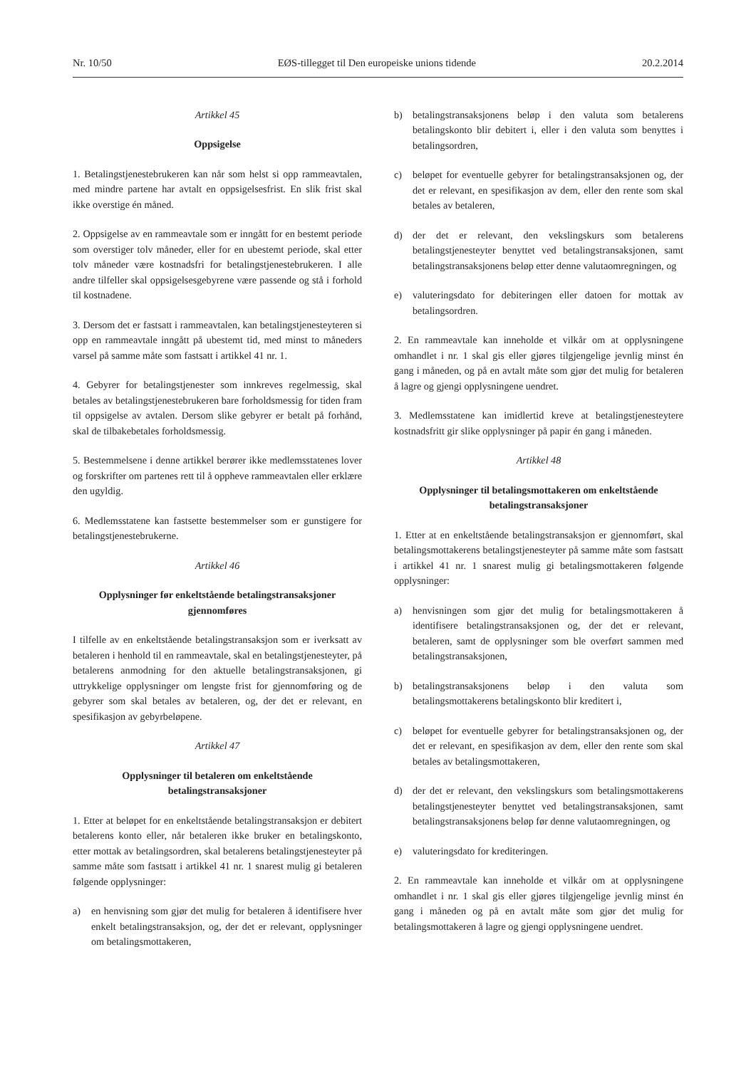Nr. 10/50 EØS-tillegget til Den europeiske unions tidende 20.2.2014
Artikkel 45
Oppsigelse
1. Betalingstjenestebrukeren kan når som helst si opp rammeavtalen, med mindre partene har avtalt en oppsigelsesfrist. En slik frist skal ikke overstige én måned.
2. Oppsigelse av en rammeavtale som er inngått for en bestemt periode som overstiger tolv måneder, eller for en ubestemt periode, skal etter tolv måneder være kostnadsfri for betalingstjenestebrukeren. I alle andre tilfeller skal oppsigelsesgebyrene være passende og stå i forhold til kostnadene.
3. Dersom det er fastsatt i rammeavtalen, kan betalingstjenesteyteren si opp en rammeavtale inngått på ubestemt tid, med minst to måneders varsel på samme måte som fastsatt i artikkel 41 nr. 1.
4. Gebyrer for betalingstjenester som innkreves regelmessig, skal betales av betalingstjenestebrukeren bare forholdsmessig for tiden fram til oppsigelse av avtalen. Dersom slike gebyrer er betalt på forhånd, skal de tilbakebetales forholdsmessig.
5. Bestemmelsene i denne artikkel berører ikke medlemsstatenes lover og forskrifter om partenes rett til å oppheve rammeavtalen eller erklære den ugyldig.
6. Medlemsstatene kan fastsette bestemmelser som er gunstigere for betalingstjenestebrukerne.
Artikkel 46
Opplysninger før enkeltstående betalingstransaksjoner gjennomføres
I tilfelle av en enkeltstående betalingstransaksjon som er iverksatt av betaleren i henhold til en rammeavtale, skal en betalingstjenesteyter, på betalerens anmodning for den aktuelle betalingstransaksjonen, gi uttrykkelige opplysninger om lengste frist for gjennomføring og de gebyrer som skal betales av betaleren, og, der det er relevant, en spesifikasjon av gebyrbeløpene.
Artikkel 47
Opplysninger til betaleren om enkeltstående betalingstransaksjoner
1. Etter at beløpet for en enkeltstående betalingstransaksjon er debitert betalerens konto eller, når betaleren ikke bruker en betalingskonto, etter mottak av betalingsordren, skal betalerens betalingstjenesteyter på samme måte som fastsatt i artikkel 41 nr. 1 snarest mulig gi betaleren følgende opplysninger:
a) en henvisning som gjør det mulig for betaleren å identifisere hver enkelt betalingstransaksjon, og, der det er relevant, opplysninger om betalingsmottakeren,
b) betalingstransaksjonens beløp i den valuta som betalerens betalingskonto blir debitert i, eller i den valuta som benyttes i betalingsordren,
c) beløpet for eventuelle gebyrer for betalingstransaksjonen og, der det er relevant, en spesifikasjon av dem, eller den rente som skal betales av betaleren,
d) der det er relevant, den vekslingskurs som betalerens betalingstjenesteyter benyttet ved betalingstransaksjonen, samt betalingstransaksjonens beløp etter denne valutaomregningen, og
e) valuteringsdato for debiteringen eller datoen for mottak av betalingsordren.
2. En rammeavtale kan inneholde et vilkår om at opplysningene omhandlet i nr. 1 skal gis eller gjøres tilgjengelige jevnlig minst én gang i måneden, og på en avtalt måte som gjør det mulig for betaleren å lagre og gjengi opplysningene uendret.
3. Medlemsstatene kan imidlertid kreve at betalingstjenesteytere kostnadsfritt gir slike opplysninger på papir én gang i måneden.
Artikkel 48
Opplysninger til betalingsmottakeren om enkeltstående betalingstransaksjoner
1. Etter at en enkeltstående betalingstransaksjon er gjennomført, skal betalingsmottakerens betalingstjenesteyter på samme måte som fastsatt i artikkel 41 nr. 1 snarest mulig gi betalingsmottakeren følgende opplysninger:
a) henvisningen som gjør det mulig for betalingsmottakeren å identifisere betalingstransaksjonen og, der det er relevant, betaleren, samt de opplysninger som ble overført sammen med betalingstransaksjonen,
b) betalingstransaksjonens beløp i den valuta som betalingsmottakerens betalingskonto blir kreditert i,
c) beløpet for eventuelle gebyrer for betalingstransaksjonen og, der det er relevant, en spesifikasjon av dem, eller den rente som skal betales av betalingsmottakeren,
d) der det er relevant, den vekslingskurs som betalingsmottakerens betalingstjenesteyter benyttet ved betalingstransaksjonen, samt betalingstransaksjonens beløp før denne valutaomregningen, og
e) valuteringsdato for krediteringen.
2. En rammeavtale kan inneholde et vilkår om at opplysningene omhandlet i nr. 1 skal gis eller gjøres tilgjengelige jevnlig minst én gang i måneden og på en avtalt måte som gjør det mulig for betalingsmottakeren å lagre og gjengi opplysningene uendret.